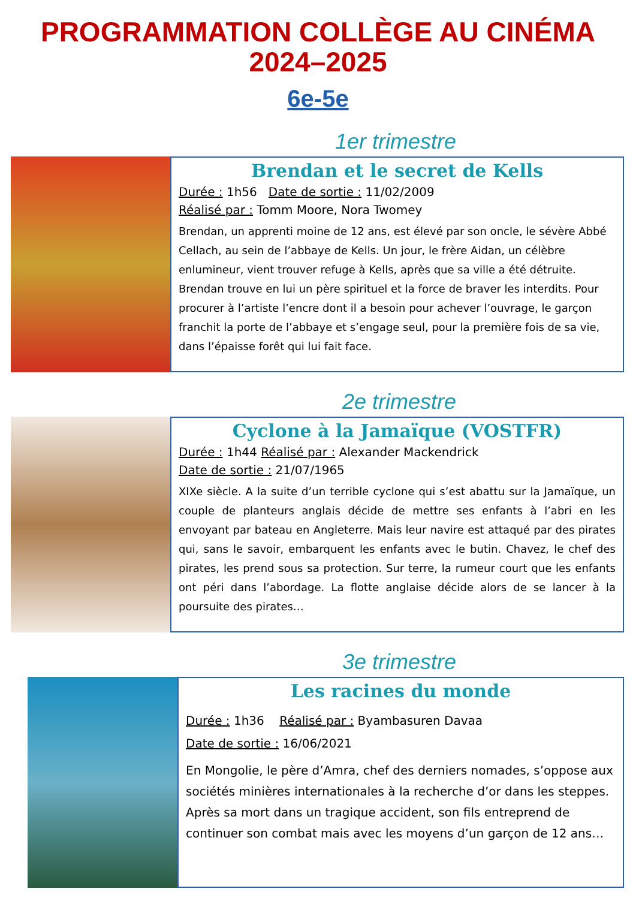PROGRAMMATION COLLÈGE AU CINÉMA
2024–2025
6e-5e
1er trimestre
Brendan et le secret de Kells
Durée : 1h56 Date de sortie : 11/02/2009
Réalisé par : Tomm Moore, Nora Twomey
Brendan, un apprenti moine de 12 ans, est élevé par son oncle, le sévère Abbé Cellach, au sein de l’abbaye de Kells. Un jour, le frère Aidan, un célèbre enlumineur, vient trouver refuge à Kells, après que sa ville a été détruite. Brendan trouve en lui un père spirituel et la force de braver les interdits. Pour procurer à l’artiste l’encre dont il a besoin pour achever l’ouvrage, le garçon franchit la porte de l’abbaye et s’engage seul, pour la première fois de sa vie, dans l’épaisse forêt qui lui fait face.
2e trimestre
Cyclone à la Jamaïque (VOSTFR)
Durée : 1h44 Réalisé par : Alexander Mackendrick
Date de sortie : 21/07/1965
XIXe siècle. A la suite d’un terrible cyclone qui s’est abattu sur la Jamaïque, un couple de planteurs anglais décide de mettre ses enfants à l’abri en les envoyant par bateau en Angleterre. Mais leur navire est attaqué par des pirates qui, sans le savoir, embarquent les enfants avec le butin. Chavez, le chef des pirates, les prend sous sa protection. Sur terre, la rumeur court que les enfants ont péri dans l’abordage. La flotte anglaise décide alors de se lancer à la poursuite des pirates…
3e trimestre
Les racines du monde
Durée : 1h36 Réalisé par : Byambasuren Davaa
Date de sortie : 16/06/2021
En Mongolie, le père d’Amra, chef des derniers nomades, s’oppose aux sociétés minières internationales à la recherche d’or dans les steppes. Après sa mort dans un tragique accident, son fils entreprend de continuer son combat mais avec les moyens d’un garçon de 12 ans…